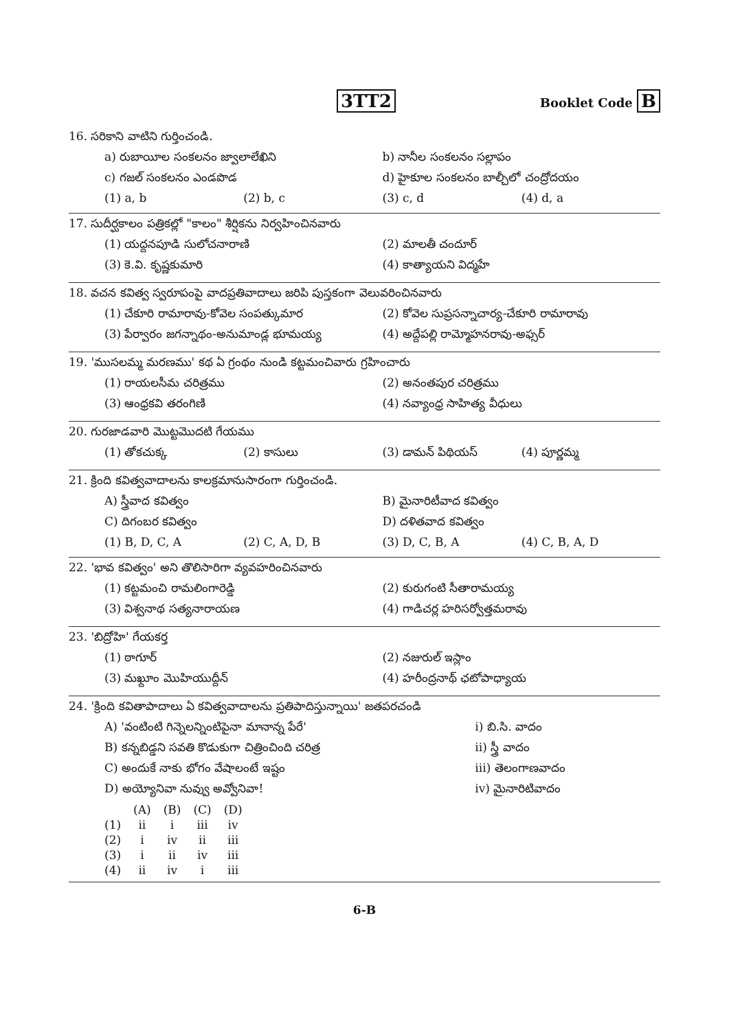3TT2
Booklet Code B
16. సరికాని వాటిని గుర్తించండి.
a) రుబాయీల సంకలనం జ్వాలాలేఖిని b) నానీల సంకలనం సల్లాపం
c) గజల్ సంకలనం ఎండపొడ d) హైకూల సంకలనం బాల్చీలో చంద్రోదయం
(1) a, b (2) b, c (3) c, d (4) d, a
17. సుదీర్ఘకాలం పత్రికల్లో "కాలం" శీర్షికను నిర్వహించినవారు
(1) యద్దనపూడి సులోచనారాణి (2) మాలతీ చందూర్
(3) కె.వి. కృష్ణకుమారి (4) కాత్యాయని విద్మహే
18. వచన కవిత్వ స్వరూపంపై వాదప్రతివాదాలు జరిపి పుస్తకంగా వెలువరించినవారు
(1) చేకూరి రామారావు-కోవెల సంపత్కుమార
(2) కోవెల సుప్రసన్నాచార్య-చేకూరి రామారావు
(3) పేర్వారం జగన్నాథం-అనుమాండ్ల భూమయ్య
(4) అద్దేపల్లి రామ్మోహనరావు-అఫ్సర్
19. 'ముసలమ్మ మరణము' కథ ఏ గ్రంథం నుండి కట్టమంచివారు గ్రహించారు
(1) రాయలసీమ చరిత్రము (2) అనంతపుర చరిత్రము
(3) ఆంధ్రకవి తరంగిణి (4) నవ్యాంధ్ర సాహిత్య వీధులు
20. గురజాడవారి మొట్టమొదటి గేయము
(1) తోకచుక్క (2) కాసులు (3) డామన్ పిథియస్ (4) పూర్ణమ్మ
21. క్రింది కవిత్వవాదాలను కాలక్రమానుసారంగా గుర్తించండి.
A) స్త్రీవాద కవిత్వం B) మైనారిటీవాద కవిత్వం
C) దిగంబర కవిత్వం D) దళితవాద కవిత్వం
(1) B, D, C, A (2) C, A, D, B (3) D, C, B, A (4) C, B, A, D
22. 'భావ కవిత్వం' అని తొలిసారిగా వ్యవహరించినవారు
(1) కట్టమంచి రామలింగారెడ్డి (2) కురుగంటి సీతారామయ్య
(3) విశ్వనాథ సత్యనారాయణ (4) గాడిచర్ల హరిసర్వోత్తమరావు
23. 'బిద్రోహి' గేయకర్త
(1) ఠాగూర్ (2) నజురుల్ ఇస్లాం
(3) మఖ్దూం మొహియుద్దీన్ (4) హరీంద్రనాథ్ ఛటోపాధ్యాయ
24. 'క్రింది కవితాపాదాలు ఏ కవిత్వవాదాలను ప్రతిపాదిస్తున్నాయి' జతపరచండి
A) 'వంటింటి గిన్నెలన్నింటిపైనా మానాన్న పేరే'
i) బి.సి. వాదం
B) కన్నబిడ్డని సవతి కొడుకుగా చిత్రించింది చరిత్ర
ii) స్త్రీ వాదం
C) అందుకే నాకు భోగం వేషాలంటే ఇష్టం
iii) తెలంగాణవాదం
D) అయ్యోనివా నువ్వు అవ్వోనివా! iv) మైనారిటివాదం
| | (A) | (B) | (C) | (D) |
| --- | --- | --- | --- | --- |
| (1) | ii | i | iii | iv |
| (2) | i | iv | ii | iii |
| (3) | i | ii | iv | iii |
| (4) | ii | iv | i | iii |
6-B